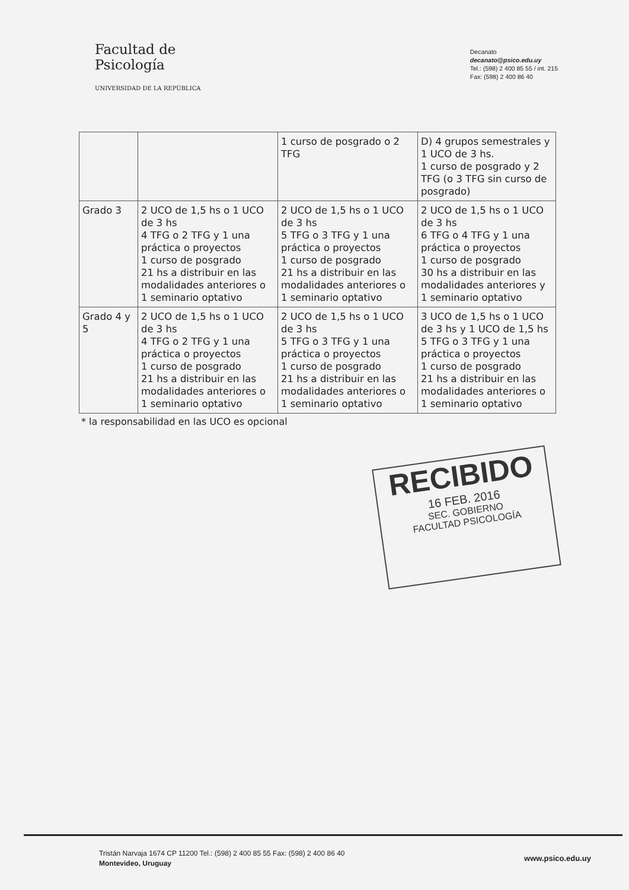Facultad de
Psicología
UNIVERSIDAD DE LA REPÚBLICA
Decanato
decanato@psico.edu.uy
Tel.: (598) 2 400 85 55 / int. 215
Fax: (598) 2 400 86 40
| | | 1 curso de posgrado o 2 TFG | D) 4 grupos semestrales y 1 UCO de 3 hs. 1 curso de posgrado y 2 TFG (o 3 TFG sin curso de posgrado) |
| Grado 3 | 2 UCO de 1,5 hs o 1 UCO de 3 hs 4 TFG o 2 TFG y 1 una práctica o proyectos 1 curso de posgrado 21 hs a distribuir en las modalidades anteriores o 1 seminario optativo | 2 UCO de 1,5 hs o 1 UCO de 3 hs 5 TFG o 3 TFG y 1 una práctica o proyectos 1 curso de posgrado 21 hs a distribuir en las modalidades anteriores o 1 seminario optativo | 2 UCO de 1,5 hs o 1 UCO de 3 hs 6 TFG o 4 TFG y 1 una práctica o proyectos 1 curso de posgrado 30 hs a distribuir en las modalidades anteriores y 1 seminario optativo |
| Grado 4 y 5 | 2 UCO de 1,5 hs o 1 UCO de 3 hs 4 TFG o 2 TFG y 1 una práctica o proyectos 1 curso de posgrado 21 hs a distribuir en las modalidades anteriores o 1 seminario optativo | 2 UCO de 1,5 hs o 1 UCO de 3 hs 5 TFG o 3 TFG y 1 una práctica o proyectos 1 curso de posgrado 21 hs a distribuir en las modalidades anteriores o 1 seminario optativo | 3 UCO de 1,5 hs o 1 UCO de 3 hs y 1 UCO de 1,5 hs 5 TFG o 3 TFG y 1 una práctica o proyectos 1 curso de posgrado 21 hs a distribuir en las modalidades anteriores o 1 seminario optativo |
* la responsabilidad en las UCO es opcional
RECIBIDO
16 FEB. 2016
SEC. GOBIERNO
FACULTAD PSICOLOGÍA
Tristán Narvaja 1674 CP 11200 Tel.: (598) 2 400 85 55 Fax: (598) 2 400 86 40
Montevideo, Uruguay
www.psico.edu.uy